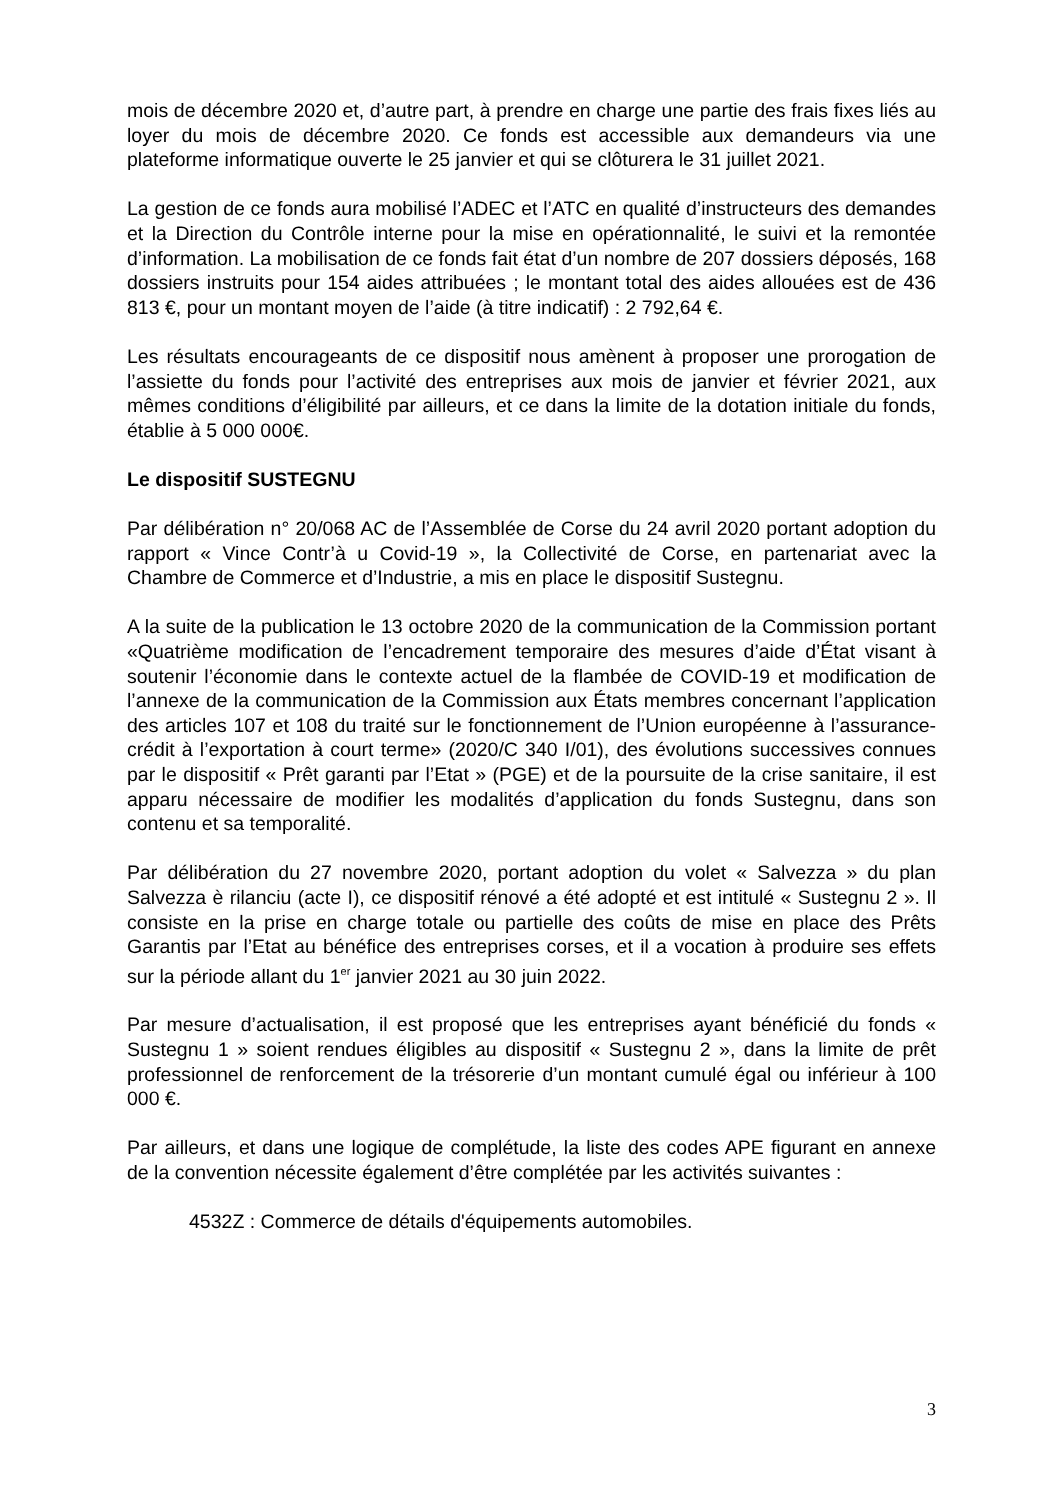mois de décembre 2020 et, d’autre part, à prendre en charge une partie des frais fixes liés au loyer du mois de décembre 2020. Ce fonds est accessible aux demandeurs via une plateforme informatique ouverte le 25 janvier et qui se clôturera le 31 juillet 2021.
La gestion de ce fonds aura mobilisé l’ADEC et l’ATC en qualité d’instructeurs des demandes et la Direction du Contrôle interne pour la mise en opérationnalité, le suivi et la remontée d’information. La mobilisation de ce fonds fait état d’un nombre de 207 dossiers déposés, 168 dossiers instruits pour 154 aides attribuées ; le montant total des aides allouées est de 436 813 €, pour un montant moyen de l’aide (à titre indicatif) : 2 792,64 €.
Les résultats encourageants de ce dispositif nous amènent à proposer une prorogation de l’assiette du fonds pour l’activité des entreprises aux mois de janvier et février 2021, aux mêmes conditions d’éligibilité par ailleurs, et ce dans la limite de la dotation initiale du fonds, établie à 5 000 000€.
Le dispositif SUSTEGNU
Par délibération n° 20/068 AC de l’Assemblée de Corse du 24 avril 2020 portant adoption du rapport « Vince Contr’à u Covid-19 », la Collectivité de Corse, en partenariat avec la Chambre de Commerce et d’Industrie, a mis en place le dispositif Sustegnu.
A la suite de la publication le 13 octobre 2020 de la communication de la Commission portant «Quatrième modification de l’encadrement temporaire des mesures d’aide d’État visant à soutenir l’économie dans le contexte actuel de la flambée de COVID-19 et modification de l’annexe de la communication de la Commission aux États membres concernant l’application des articles 107 et 108 du traité sur le fonctionnement de l’Union européenne à l’assurance-crédit à l’exportation à court terme» (2020/C 340 I/01), des évolutions successives connues par le dispositif « Prêt garanti par l’Etat » (PGE) et de la poursuite de la crise sanitaire, il est apparu nécessaire de modifier les modalités d’application du fonds Sustegnu, dans son contenu et sa temporalité.
Par délibération du 27 novembre 2020, portant adoption du volet « Salvezza » du plan Salvezza è rilanciu (acte I), ce dispositif rénové a été adopté et est intitulé « Sustegnu 2 ». Il consiste en la prise en charge totale ou partielle des coûts de mise en place des Prêts Garantis par l’Etat au bénéfice des entreprises corses, et il a vocation à produire ses effets sur la période allant du 1<sup>er</sup> janvier 2021 au 30 juin 2022.
Par mesure d’actualisation, il est proposé que les entreprises ayant bénéficié du fonds « Sustegnu 1 » soient rendues éligibles au dispositif « Sustegnu 2 », dans la limite de prêt professionnel de renforcement de la trésorerie d’un montant cumulé égal ou inférieur à 100 000 €.
Par ailleurs, et dans une logique de complétude, la liste des codes APE figurant en annexe de la convention nécessite également d’être complétée par les activités suivantes :
4532Z : Commerce de détails d'équipements automobiles.
3